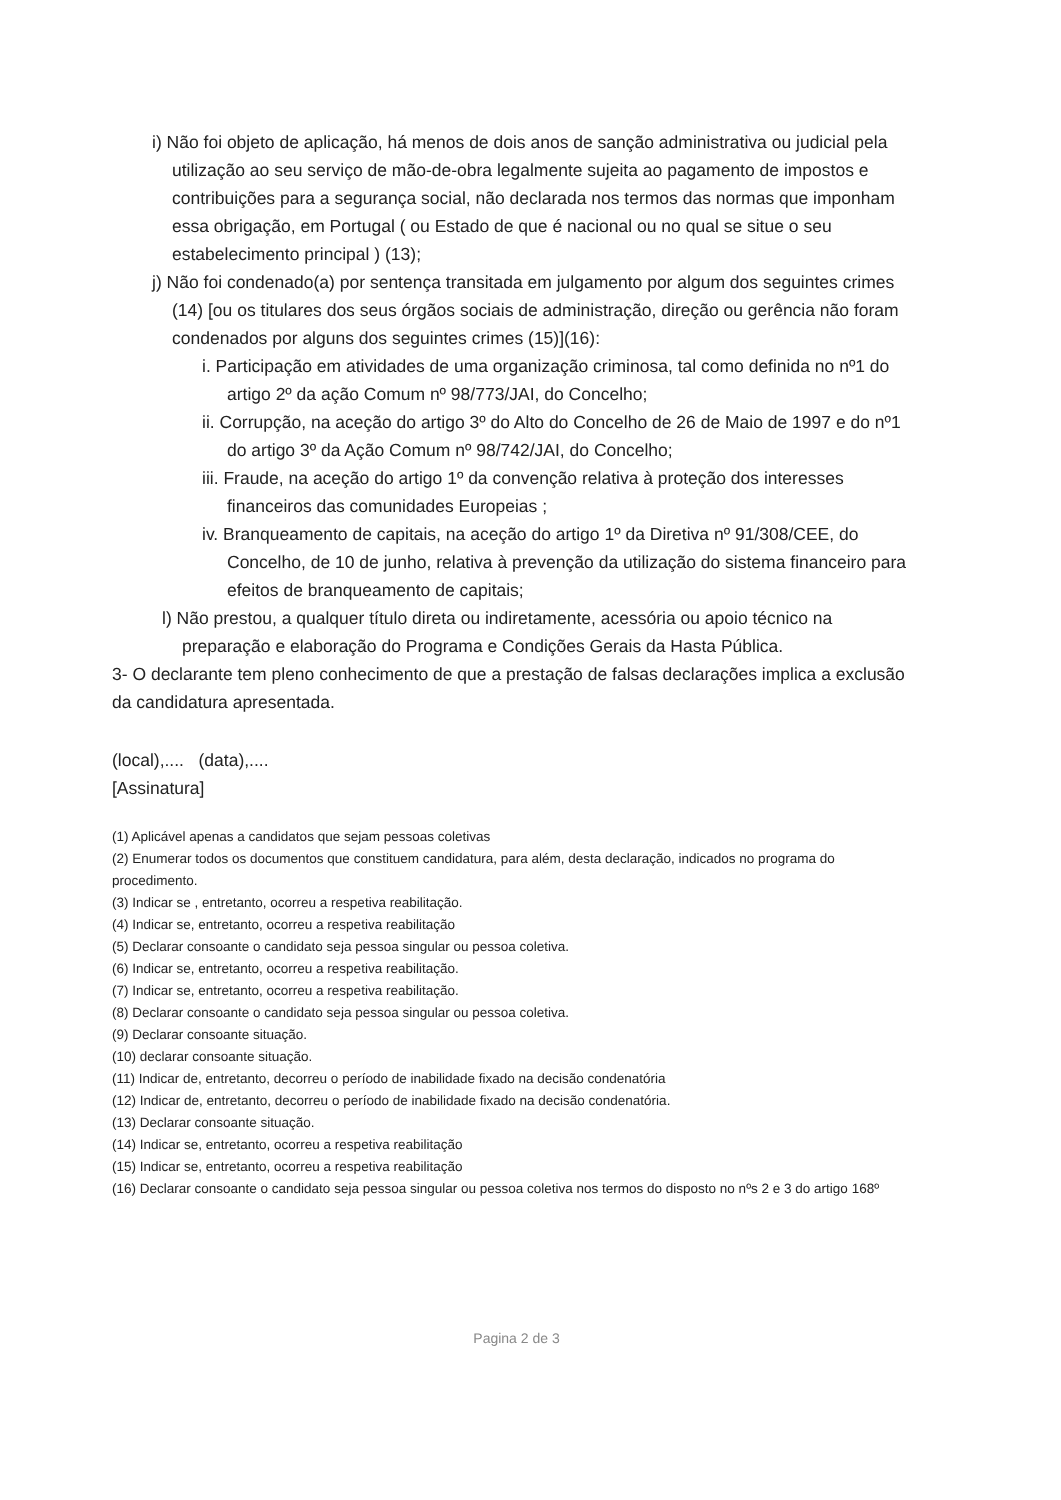i) Não foi objeto de aplicação, há menos de dois anos de sanção administrativa ou judicial pela utilização ao seu serviço de mão-de-obra legalmente sujeita ao pagamento de impostos e contribuições para a segurança social, não declarada nos termos das normas que imponham essa obrigação, em Portugal ( ou Estado de que é nacional ou no qual se situe o seu estabelecimento principal ) (13);
j) Não foi condenado(a) por sentença transitada em julgamento por algum dos seguintes crimes (14) [ou os titulares dos seus órgãos sociais de administração, direção ou gerência não foram condenados por alguns dos seguintes crimes (15)](16):
i. Participação em atividades de uma organização criminosa, tal como definida no nº1 do artigo 2º da ação Comum nº 98/773/JAI, do Concelho;
ii. Corrupção, na aceção do artigo 3º do Alto do Concelho de 26 de Maio de 1997 e do nº1 do artigo 3º da Ação Comum nº 98/742/JAI, do Concelho;
iii. Fraude, na aceção do artigo 1º da convenção relativa à proteção dos interesses financeiros das comunidades Europeias ;
iv. Branqueamento de capitais, na aceção do artigo 1º da Diretiva nº 91/308/CEE, do Concelho, de 10 de junho, relativa à prevenção da utilização do sistema financeiro para efeitos de branqueamento de capitais;
l) Não prestou, a qualquer título direta ou indiretamente, acessória ou apoio técnico na preparação e elaboração do Programa e Condições Gerais da Hasta Pública.
3- O declarante tem pleno conhecimento de que a prestação de falsas declarações implica a exclusão da candidatura apresentada.
(local),.... (data),....
[Assinatura]
(1) Aplicável apenas a candidatos que sejam pessoas coletivas
(2) Enumerar todos os documentos que constituem candidatura, para além, desta declaração, indicados no programa do procedimento.
(3) Indicar se , entretanto, ocorreu a respetiva reabilitação.
(4) Indicar se, entretanto, ocorreu a respetiva reabilitação
(5) Declarar consoante o candidato seja pessoa singular ou pessoa coletiva.
(6) Indicar se, entretanto, ocorreu a respetiva reabilitação.
(7) Indicar se, entretanto, ocorreu a respetiva reabilitação.
(8) Declarar consoante o candidato seja pessoa singular ou pessoa coletiva.
(9) Declarar consoante situação.
(10) declarar consoante situação.
(11) Indicar de, entretanto, decorreu o período de inabilidade fixado na decisão condenatória
(12) Indicar de, entretanto, decorreu o período de inabilidade fixado na decisão condenatória.
(13) Declarar consoante situação.
(14) Indicar se, entretanto, ocorreu a respetiva reabilitação
(15) Indicar se, entretanto, ocorreu a respetiva reabilitação
(16) Declarar consoante o candidato seja pessoa singular ou pessoa coletiva nos termos do disposto no nºs 2 e 3 do artigo 168º
Pagina 2 de 3